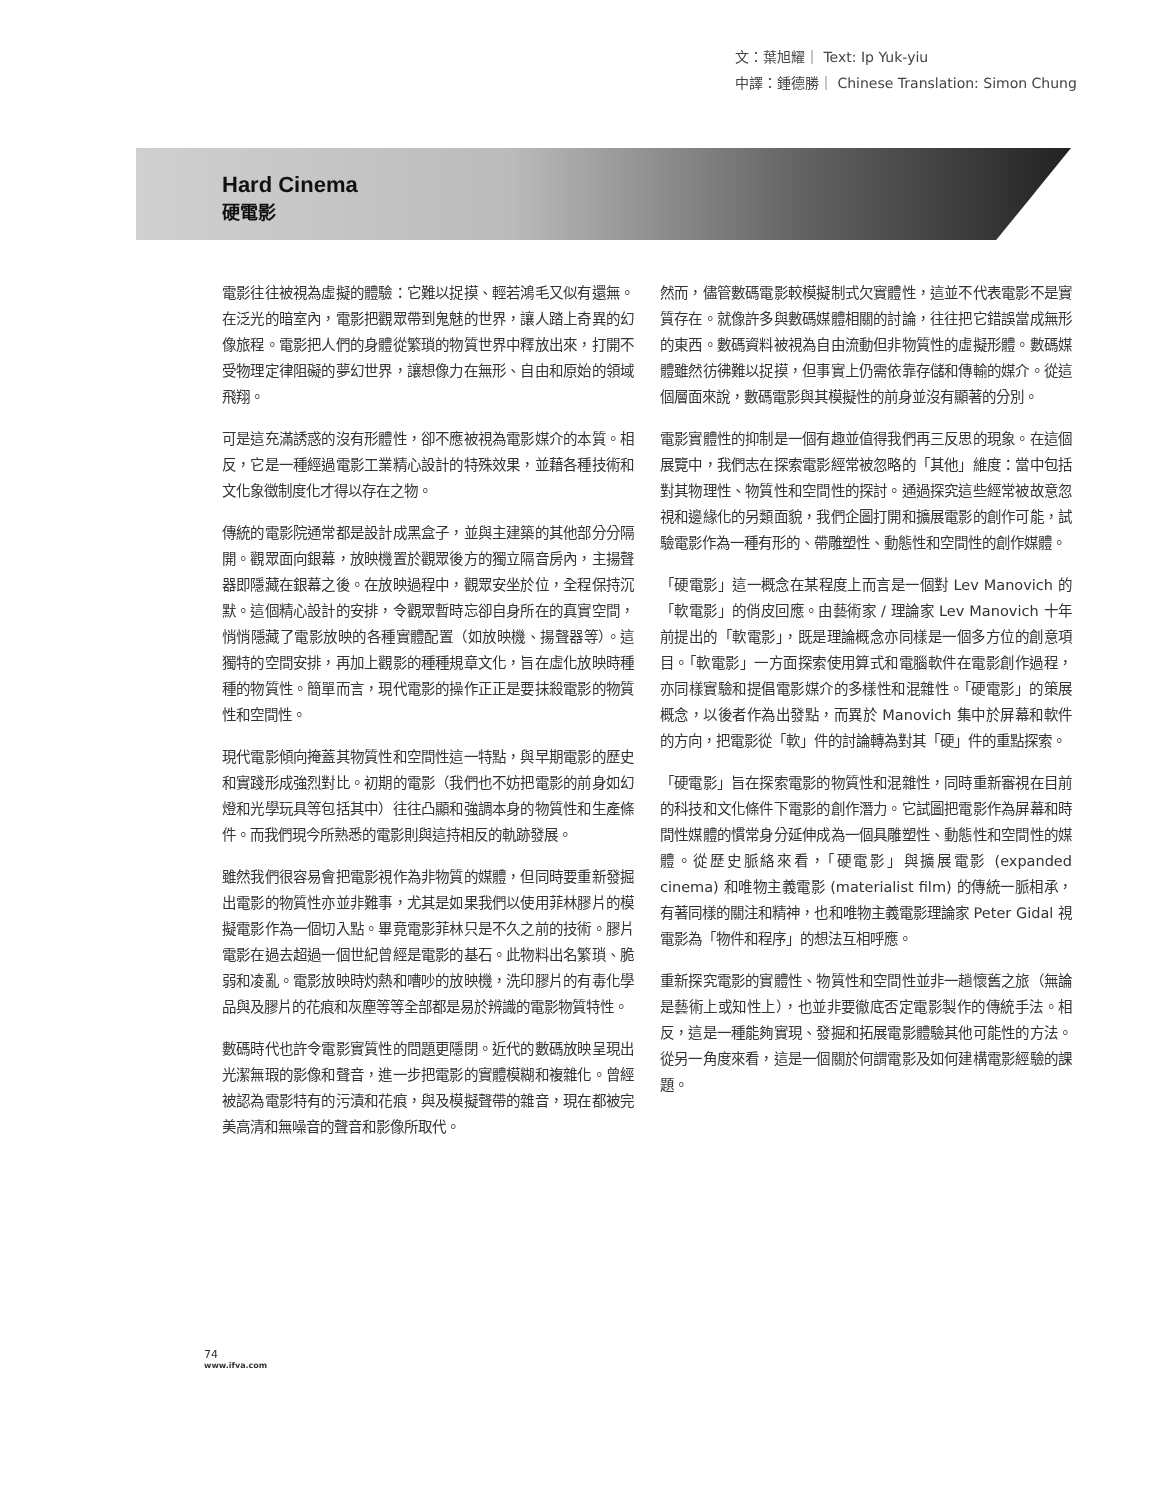文：葉旭耀｜ Text: Ip Yuk-yiu
中譯：鍾德勝｜ Chinese Translation: Simon Chung
Hard Cinema
硬電影
電影往往被視為虛擬的體驗：它難以捉摸、輕若鴻毛又似有還無。在泛光的暗室內，電影把觀眾帶到鬼魅的世界，讓人踏上奇異的幻像旅程。電影把人們的身體從繁瑣的物質世界中釋放出來，打開不受物理定律阻礙的夢幻世界，讓想像力在無形、自由和原始的領域飛翔。
可是這充滿誘惑的沒有形體性，卻不應被視為電影媒介的本質。相反，它是一種經過電影工業精心設計的特殊效果，並藉各種技術和文化象徵制度化才得以存在之物。
傳統的電影院通常都是設計成黑盒子，並與主建築的其他部分分隔開。觀眾面向銀幕，放映機置於觀眾後方的獨立隔音房內，主揚聲器即隱藏在銀幕之後。在放映過程中，觀眾安坐於位，全程保持沉默。這個精心設計的安排，令觀眾暫時忘卻自身所在的真實空間，悄悄隱藏了電影放映的各種實體配置（如放映機、揚聲器等）。這獨特的空間安排，再加上觀影的種種規章文化，旨在虛化放映時種種的物質性。簡單而言，現代電影的操作正正是要抹殺電影的物質性和空間性。
現代電影傾向掩蓋其物質性和空間性這一特點，與早期電影的歷史和實踐形成強烈對比。初期的電影（我們也不妨把電影的前身如幻燈和光學玩具等包括其中）往往凸顯和強調本身的物質性和生產條件。而我們現今所熟悉的電影則與這持相反的軌跡發展。
雖然我們很容易會把電影視作為非物質的媒體，但同時要重新發掘出電影的物質性亦並非難事，尤其是如果我們以使用菲林膠片的模擬電影作為一個切入點。畢竟電影菲林只是不久之前的技術。膠片電影在過去超過一個世紀曾經是電影的基石。此物料出名繁瑣、脆弱和凌亂。電影放映時灼熱和嘈吵的放映機，洗印膠片的有毒化學品與及膠片的花痕和灰塵等等全部都是易於辨識的電影物質特性。
數碼時代也許令電影實質性的問題更隱閉。近代的數碼放映呈現出光潔無瑕的影像和聲音，進一步把電影的實體模糊和複雜化。曾經被認為電影特有的污漬和花痕，與及模擬聲帶的雜音，現在都被完美高清和無噪音的聲音和影像所取代。
然而，儘管數碼電影較模擬制式欠實體性，這並不代表電影不是實質存在。就像許多與數碼媒體相關的討論，往往把它錯誤當成無形的東西。數碼資料被視為自由流動但非物質性的虛擬形體。數碼媒體雖然彷彿難以捉摸，但事實上仍需依靠存儲和傳輸的媒介。從這個層面來說，數碼電影與其模擬性的前身並沒有顯著的分別。
電影實體性的抑制是一個有趣並值得我們再三反思的現象。在這個展覽中，我們志在探索電影經常被忽略的「其他」維度：當中包括對其物理性、物質性和空間性的探討。通過探究這些經常被故意忽視和邊緣化的另類面貌，我們企圖打開和擴展電影的創作可能，試驗電影作為一種有形的、帶雕塑性、動態性和空間性的創作媒體。
「硬電影」這一概念在某程度上而言是一個對 Lev Manovich 的「軟電影」的俏皮回應。由藝術家 / 理論家 Lev Manovich 十年前提出的「軟電影」，既是理論概念亦同樣是一個多方位的創意項目。「軟電影」一方面探索使用算式和電腦軟件在電影創作過程，亦同樣實驗和提倡電影媒介的多樣性和混雜性。「硬電影」的策展概念，以後者作為出發點，而異於 Manovich 集中於屏幕和軟件的方向，把電影從「軟」件的討論轉為對其「硬」件的重點探索。
「硬電影」旨在探索電影的物質性和混雜性，同時重新審視在目前的科技和文化條件下電影的創作潛力。它試圖把電影作為屏幕和時間性媒體的慣常身分延伸成為一個具雕塑性、動態性和空間性的媒體。從歷史脈絡來看，「硬電影」與擴展電影 (expanded cinema) 和唯物主義電影 (materialist film) 的傳統一脈相承，有著同樣的關注和精神，也和唯物主義電影理論家 Peter Gidal 視電影為「物件和程序」的想法互相呼應。
重新探究電影的實體性、物質性和空間性並非一趟懷舊之旅（無論是藝術上或知性上），也並非要徹底否定電影製作的傳統手法。相反，這是一種能夠實現、發掘和拓展電影體驗其他可能性的方法。從另一角度來看，這是一個關於何謂電影及如何建構電影經驗的課題。
74
www.ifva.com